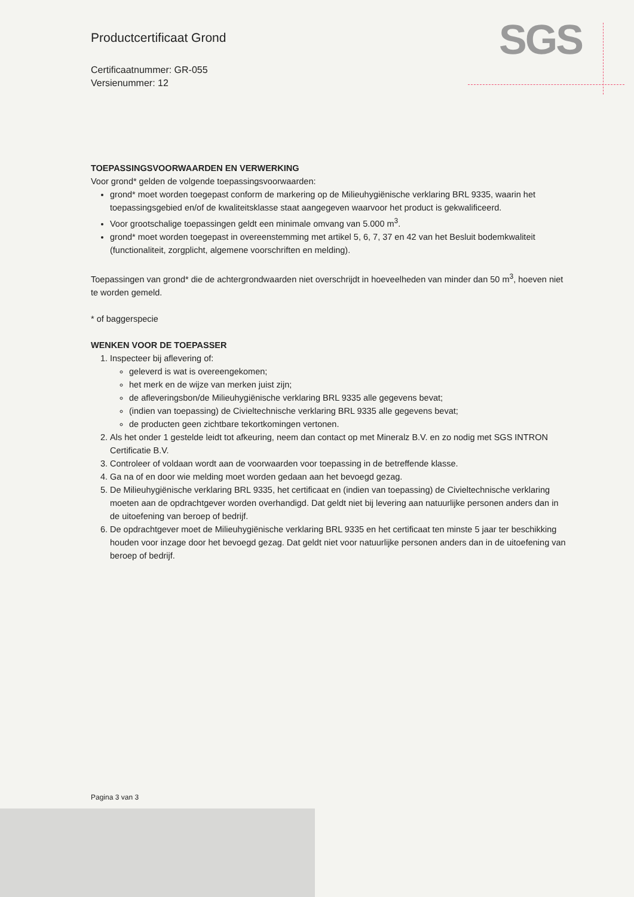SGS
Productcertificaat Grond
Certificaatnummer: GR-055
Versienummer: 12
TOEPASSINGSVOORWAARDEN EN VERWERKING
Voor grond* gelden de volgende toepassingsvoorwaarden:
grond* moet worden toegepast conform de markering op de Milieuhygiënische verklaring BRL 9335, waarin het toepassingsgebied en/of de kwaliteitsklasse staat aangegeven waarvoor het product is gekwalificeerd.
Voor grootschalige toepassingen geldt een minimale omvang van 5.000 m<sup>3</sup>.
grond* moet worden toegepast in overeenstemming met artikel 5, 6, 7, 37 en 42 van het Besluit bodemkwaliteit (functionaliteit, zorgplicht, algemene voorschriften en melding).
Toepassingen van grond* die de achtergrondwaarden niet overschrijdt in hoeveelheden van minder dan 50 m<sup>3</sup>, hoeven niet te worden gemeld.
* of baggerspecie
WENKEN VOOR DE TOEPASSER
1. Inspecteer bij aflevering of:
geleverd is wat is overeengekomen;
het merk en de wijze van merken juist zijn;
de afleveringsbon/de Milieuhygiënische verklaring BRL 9335 alle gegevens bevat;
(indien van toepassing) de Civieltechnische verklaring BRL 9335 alle gegevens bevat;
de producten geen zichtbare tekortkomingen vertonen.
2. Als het onder 1 gestelde leidt tot afkeuring, neem dan contact op met Mineralz B.V. en zo nodig met SGS INTRON Certificatie B.V.
3. Controleer of voldaan wordt aan de voorwaarden voor toepassing in de betreffende klasse.
4. Ga na of en door wie melding moet worden gedaan aan het bevoegd gezag.
5. De Milieuhygiënische verklaring BRL 9335, het certificaat en (indien van toepassing) de Civieltechnische verklaring moeten aan de opdrachtgever worden overhandigd. Dat geldt niet bij levering aan natuurlijke personen anders dan in de uitoefening van beroep of bedrijf.
6. De opdrachtgever moet de Milieuhygiënische verklaring BRL 9335 en het certificaat ten minste 5 jaar ter beschikking houden voor inzage door het bevoegd gezag. Dat geldt niet voor natuurlijke personen anders dan in de uitoefening van beroep of bedrijf.
Pagina 3 van 3